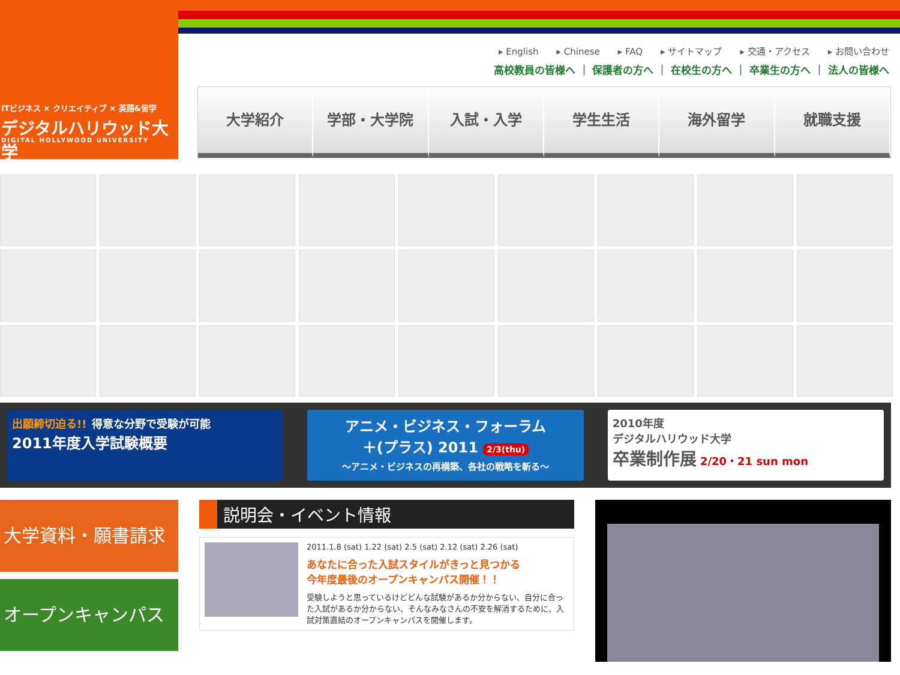ITビジネス × クリエイティブ × 英語&留学
デジタルハリウッド大学
DIGITAL HOLLYWOOD UNIVERSITY
▸ English ▸ Chinese ▸ FAQ ▸ サイトマップ ▸ 交通・アクセス ▸ お問い合わせ
高校教員の皆様へ ｜ 保護者の方へ ｜ 在校生の方へ ｜ 卒業生の方へ ｜ 法人の皆様へ
大学紹介 学部・大学院 入試・入学 学生生活 海外留学 就職支援
出願締切迫る!! 得意な分野で受験が可能
2011年度入学試験概要
アニメ・ビジネス・フォーラム
＋(プラス) 2011 2/3(thu)
～アニメ・ビジネスの再構築、各社の戦略を斬る～
2010年度
デジタルハリウッド大学
卒業制作展 2/20・21 sun mon
大学資料・願書請求
オープンキャンパス
説明会・イベント情報
2011.1.8 (sat) 1.22 (sat) 2.5 (sat) 2.12 (sat) 2.26 (sat)
あなたに合った入試スタイルがきっと見つかる
今年度最後のオープンキャンパス開催！！
受験しようと思っているけどどんな試験があるか分からない、自分に合った入試があるか分からない、そんなみなさんの不安を解消するために、入試対策直結のオープンキャンパスを開催します。